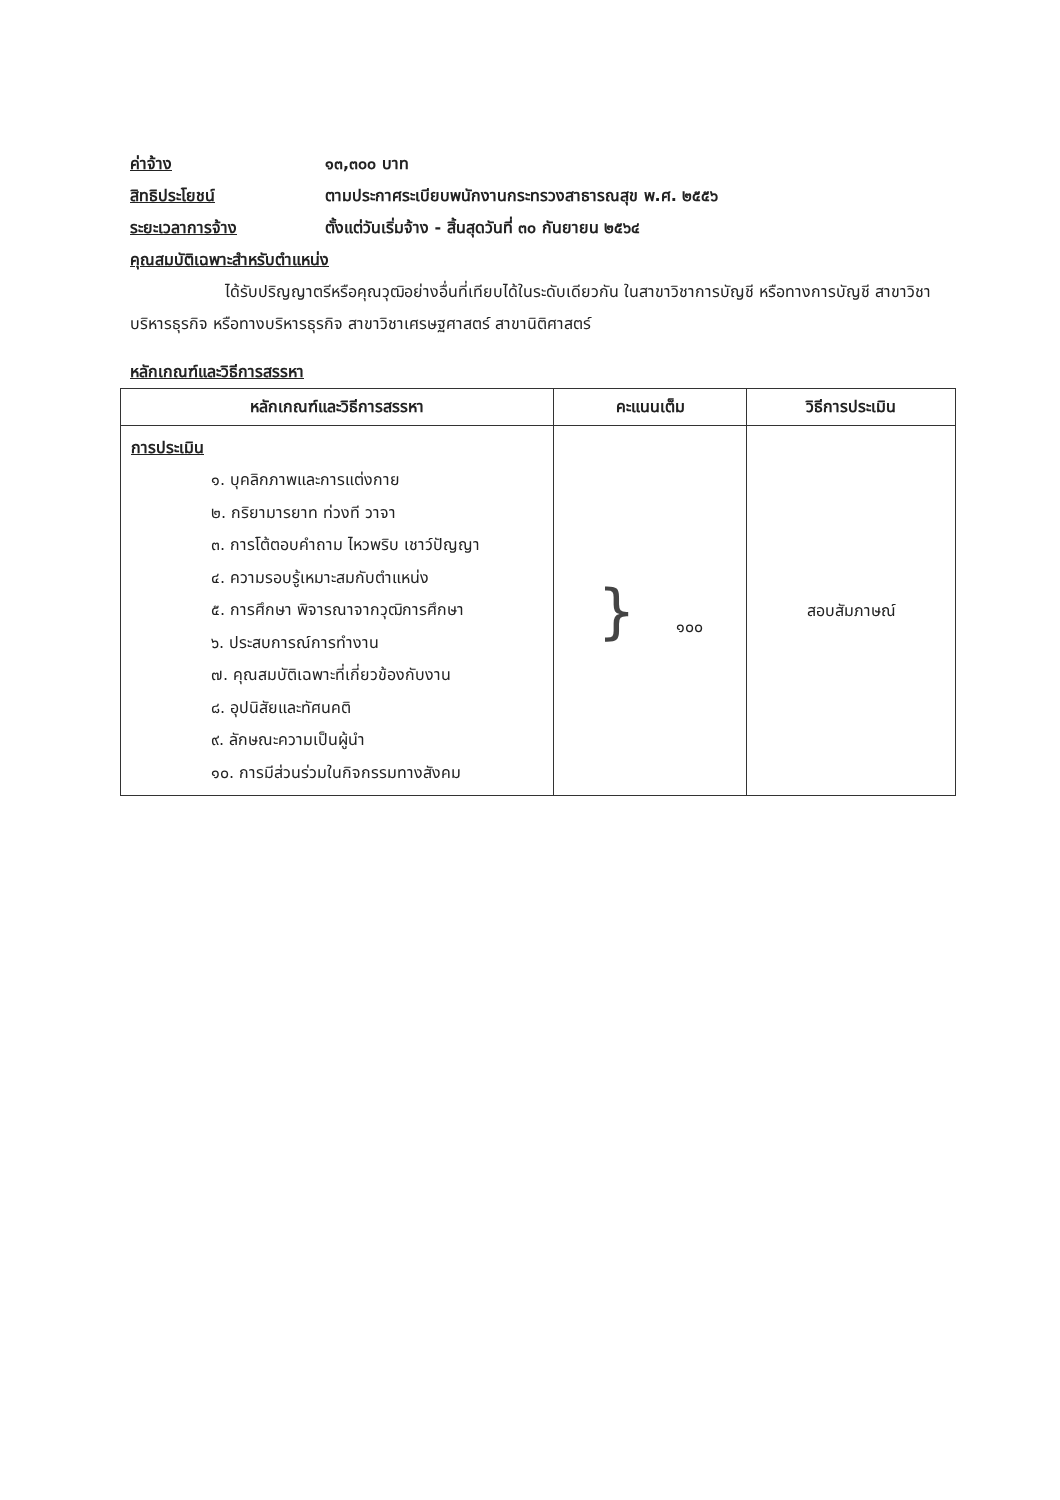ค่าจ้าง ๑๓,๓๐๐ บาท
สิทธิประโยชน์ ตามประกาศระเบียบพนักงานกระทรวงสาธารณสุข พ.ศ. ๒๕๕๖
ระยะเวลาการจ้าง ตั้งแต่วันเริ่มจ้าง - สิ้นสุดวันที่ ๓๐ กันยายน ๒๕๖๔
คุณสมบัติเฉพาะสำหรับตำแหน่ง
ได้รับปริญญาตรีหรือคุณวุฒิอย่างอื่นที่เทียบได้ในระดับเดียวกัน ในสาขาวิชาการบัญชี หรือทางการบัญชี สาขาวิชาบริหารธุรกิจ หรือทางบริหารธุรกิจ สาขาวิชาเศรษฐศาสตร์ สาขานิติศาสตร์
หลักเกณฑ์และวิธีการสรรหา
| หลักเกณฑ์และวิธีการสรรหา | คะแนนเต็ม | วิธีการประเมิน |
| --- | --- | --- |
| การประเมิน ๑. บุคลิกภาพและการแต่งกาย ๒. กริยามารยาท ท่วงที วาจา ๓. การโต้ตอบคำถาม ไหวพริบ เชาว์ปัญญา ๔. ความรอบรู้เหมาะสมกับตำแหน่ง ๕. การศึกษา พิจารณาจากวุฒิการศึกษา ๖. ประสบการณ์การทำงาน ๗. คุณสมบัติเฉพาะที่เกี่ยวข้องกับงาน ๘. อุปนิสัยและทัศนคติ ๙. ลักษณะความเป็นผู้นำ ๑๐. การมีส่วนร่วมในกิจกรรมทางสังคม | } ๑๐๐ | สอบสัมภาษณ์ |